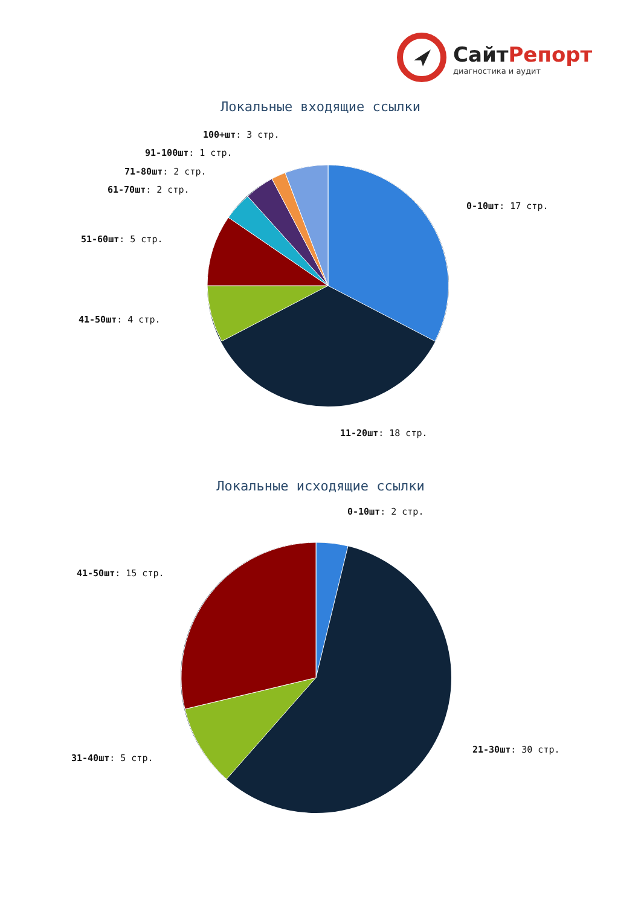СайтРепорт
диагностика и аудит
Локальные входящие ссылки
100+шт: 3 стр.
91-100шт: 1 стр.
71-80шт: 2 стр.
61-70шт: 2 стр.
0-10шт: 17 стр.
51-60шт: 5 стр.
41-50шт: 4 стр.
11-20шт: 18 стр.
Локальные исходящие ссылки
0-10шт: 2 стр.
41-50шт: 15 стр.
21-30шт: 30 стр.
31-40шт: 5 стр.